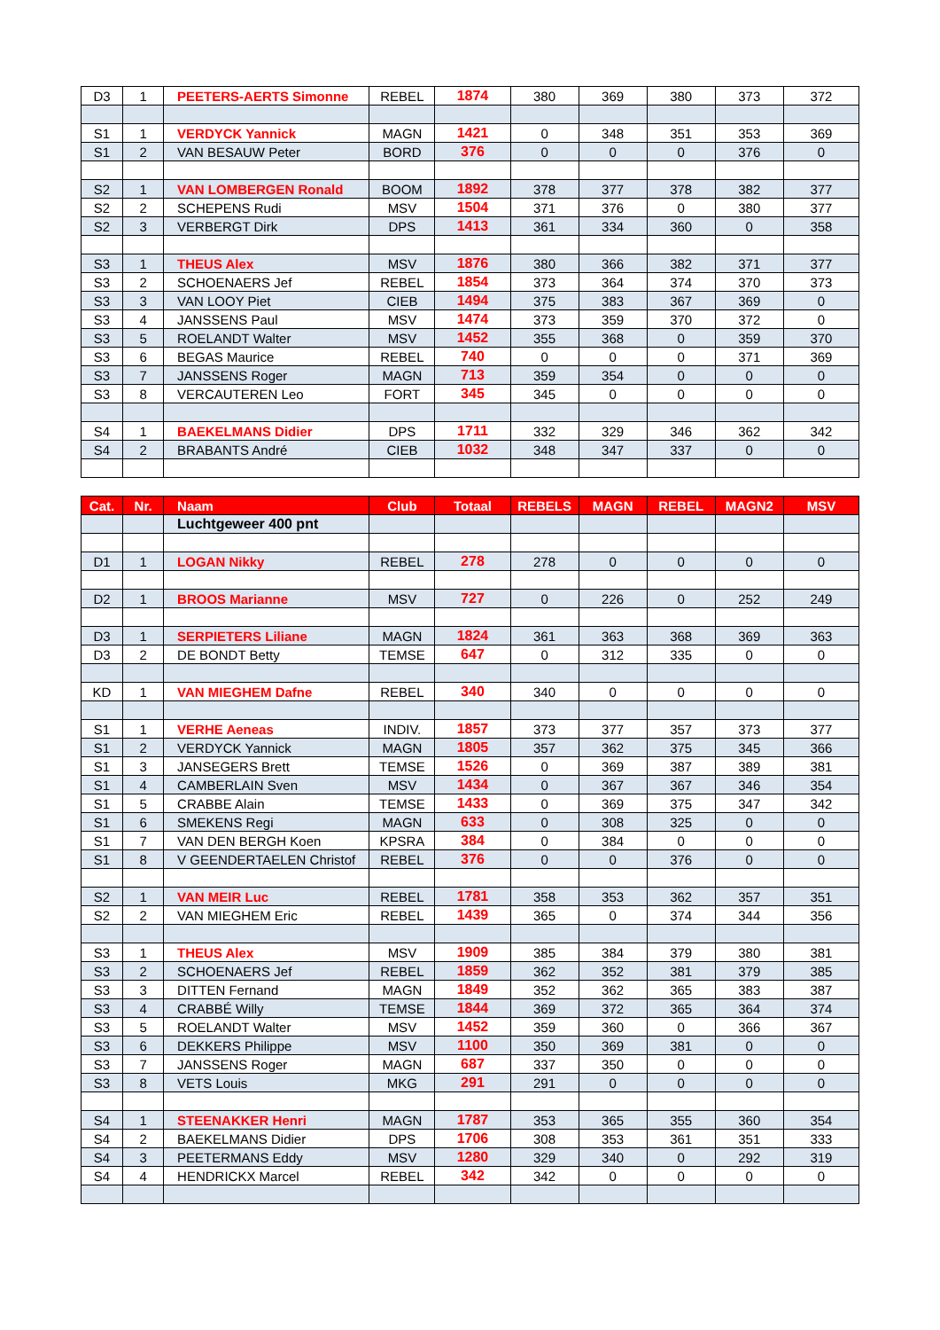| D3 | 1 | PEETERS-AERTS Simonne | REBEL | 1874 | 380 | 369 | 380 | 373 | 372 |
| S1 | 1 | VERDYCK Yannick | MAGN | 1421 | 0 | 348 | 351 | 353 | 369 |
| S1 | 2 | VAN BESAUW Peter | BORD | 376 | 0 | 0 | 0 | 376 | 0 |
| S2 | 1 | VAN LOMBERGEN Ronald | BOOM | 1892 | 378 | 377 | 378 | 382 | 377 |
| S2 | 2 | SCHEPENS Rudi | MSV | 1504 | 371 | 376 | 0 | 380 | 377 |
| S2 | 3 | VERBERGT Dirk | DPS | 1413 | 361 | 334 | 360 | 0 | 358 |
| S3 | 1 | THEUS Alex | MSV | 1876 | 380 | 366 | 382 | 371 | 377 |
| S3 | 2 | SCHOENAERS Jef | REBEL | 1854 | 373 | 364 | 374 | 370 | 373 |
| S3 | 3 | VAN LOOY Piet | CIEB | 1494 | 375 | 383 | 367 | 369 | 0 |
| S3 | 4 | JANSSENS Paul | MSV | 1474 | 373 | 359 | 370 | 372 | 0 |
| S3 | 5 | ROELANDT Walter | MSV | 1452 | 355 | 368 | 0 | 359 | 370 |
| S3 | 6 | BEGAS Maurice | REBEL | 740 | 0 | 0 | 0 | 371 | 369 |
| S3 | 7 | JANSSENS Roger | MAGN | 713 | 359 | 354 | 0 | 0 | 0 |
| S3 | 8 | VERCAUTEREN Leo | FORT | 345 | 345 | 0 | 0 | 0 | 0 |
| S4 | 1 | BAEKELMANS Didier | DPS | 1711 | 332 | 329 | 346 | 362 | 342 |
| S4 | 2 | BRABANTS André | CIEB | 1032 | 348 | 347 | 337 | 0 | 0 |
| Cat. | Nr. | Naam | Club | Totaal | REBELS | MAGN | REBEL | MAGN2 | MSV |
| --- | --- | --- | --- | --- | --- | --- | --- | --- | --- |
| | | Luchtgeweer 400 pnt | | | | | | | |
| D1 | 1 | LOGAN Nikky | REBEL | 278 | 278 | 0 | 0 | 0 | 0 |
| D2 | 1 | BROOS Marianne | MSV | 727 | 0 | 226 | 0 | 252 | 249 |
| D3 | 1 | SERPIETERS Liliane | MAGN | 1824 | 361 | 363 | 368 | 369 | 363 |
| D3 | 2 | DE BONDT Betty | TEMSE | 647 | 0 | 312 | 335 | 0 | 0 |
| KD | 1 | VAN MIEGHEM Dafne | REBEL | 340 | 340 | 0 | 0 | 0 | 0 |
| S1 | 1 | VERHE Aeneas | INDIV. | 1857 | 373 | 377 | 357 | 373 | 377 |
| S1 | 2 | VERDYCK Yannick | MAGN | 1805 | 357 | 362 | 375 | 345 | 366 |
| S1 | 3 | JANSEGERS Brett | TEMSE | 1526 | 0 | 369 | 387 | 389 | 381 |
| S1 | 4 | CAMBERLAIN Sven | MSV | 1434 | 0 | 367 | 367 | 346 | 354 |
| S1 | 5 | CRABBE Alain | TEMSE | 1433 | 0 | 369 | 375 | 347 | 342 |
| S1 | 6 | SMEKENS Regi | MAGN | 633 | 0 | 308 | 325 | 0 | 0 |
| S1 | 7 | VAN DEN BERGH Koen | KPSRA | 384 | 0 | 384 | 0 | 0 | 0 |
| S1 | 8 | V GEENDERTAELEN Christof | REBEL | 376 | 0 | 0 | 376 | 0 | 0 |
| S2 | 1 | VAN MEIR Luc | REBEL | 1781 | 358 | 353 | 362 | 357 | 351 |
| S2 | 2 | VAN MIEGHEM Eric | REBEL | 1439 | 365 | 0 | 374 | 344 | 356 |
| S3 | 1 | THEUS Alex | MSV | 1909 | 385 | 384 | 379 | 380 | 381 |
| S3 | 2 | SCHOENAERS Jef | REBEL | 1859 | 362 | 352 | 381 | 379 | 385 |
| S3 | 3 | DITTEN Fernand | MAGN | 1849 | 352 | 362 | 365 | 383 | 387 |
| S3 | 4 | CRABBÉ Willy | TEMSE | 1844 | 369 | 372 | 365 | 364 | 374 |
| S3 | 5 | ROELANDT Walter | MSV | 1452 | 359 | 360 | 0 | 366 | 367 |
| S3 | 6 | DEKKERS Philippe | MSV | 1100 | 350 | 369 | 381 | 0 | 0 |
| S3 | 7 | JANSSENS Roger | MAGN | 687 | 337 | 350 | 0 | 0 | 0 |
| S3 | 8 | VETS Louis | MKG | 291 | 291 | 0 | 0 | 0 | 0 |
| S4 | 1 | STEENAKKER Henri | MAGN | 1787 | 353 | 365 | 355 | 360 | 354 |
| S4 | 2 | BAEKELMANS Didier | DPS | 1706 | 308 | 353 | 361 | 351 | 333 |
| S4 | 3 | PEETERMANS Eddy | MSV | 1280 | 329 | 340 | 0 | 292 | 319 |
| S4 | 4 | HENDRICKX Marcel | REBEL | 342 | 342 | 0 | 0 | 0 | 0 |